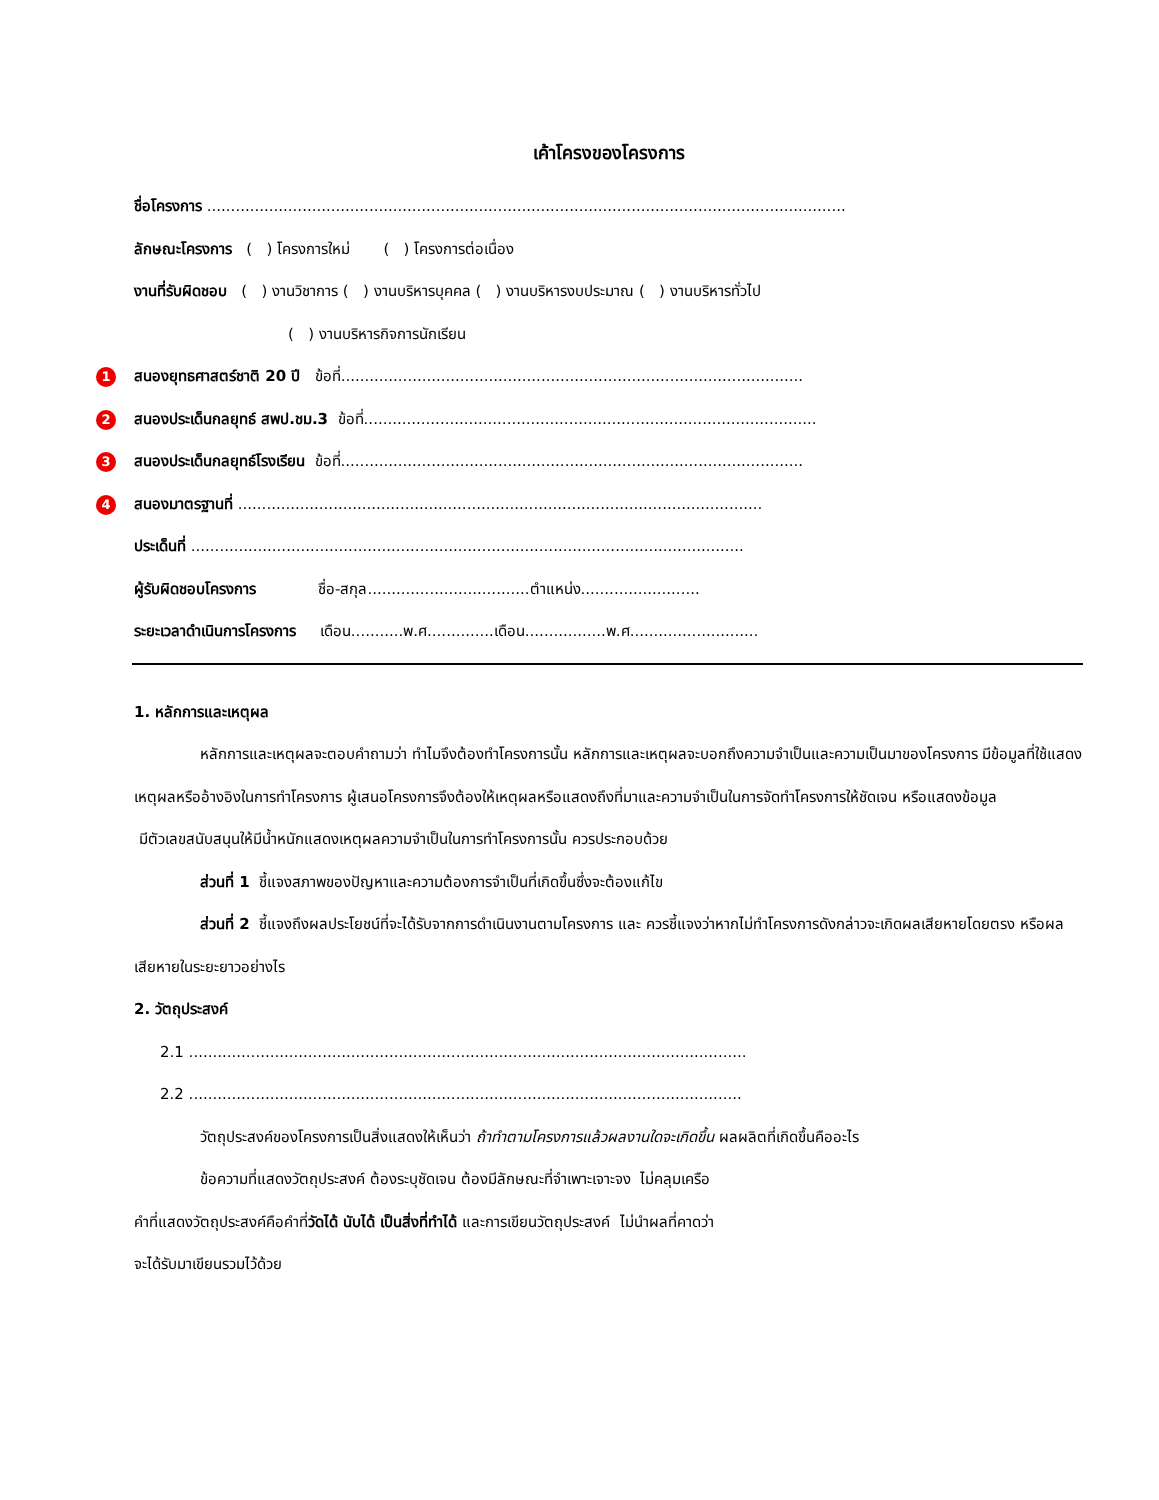เค้าโครงของโครงการ
ชื่อโครงการ ......................................................................................................................................
ลักษณะโครงการ ( ) โครงการใหม่ ( ) โครงการต่อเนื่อง
งานที่รับผิดชอบ ( ) งานวิชาการ ( ) งานบริหารบุคคล ( ) งานบริหารงบประมาณ ( ) งานบริหารทั่วไป
( ) งานบริหารกิจการนักเรียน
1 สนองยุทธศาสตร์ชาติ 20 ปี ข้อที่.................................................................................................
2 สนองประเด็นกลยุทธ์ สพป.ชม.3 ข้อที่...............................................................................................
3 สนองประเด็นกลยุทธ์โรงเรียน ข้อที่.................................................................................................
4 สนองมาตรฐานที่ ..............................................................................................................
ประเด็นที่ ....................................................................................................................
ผู้รับผิดชอบโครงการ ชื่อ-สกุล..................................ตำแหน่ง.........................
ระยะเวลาดำเนินการโครงการ เดือน...........พ.ศ..............เดือน.................พ.ศ...........................
1. หลักการและเหตุผล
หลักการและเหตุผลจะตอบคำถามว่า ทำไมจึงต้องทำโครงการนั้น หลักการและเหตุผลจะบอกถึงความจำเป็นและความเป็นมาของโครงการ มีข้อมูลที่ใช้แสดงเหตุผลหรืออ้างอิงในการทำโครงการ ผู้เสนอโครงการจึงต้องให้เหตุผลหรือแสดงถึงที่มาและความจำเป็นในการจัดทำโครงการให้ชัดเจน หรือแสดงข้อมูล
มีตัวเลขสนับสนุนให้มีน้ำหนักแสดงเหตุผลความจำเป็นในการทำโครงการนั้น ควรประกอบด้วย
ส่วนที่ 1 ชี้แจงสภาพของปัญหาและความต้องการจำเป็นที่เกิดขึ้นซึ่งจะต้องแก้ไข
ส่วนที่ 2 ชี้แจงถึงผลประโยชน์ที่จะได้รับจากการดำเนินงานตามโครงการ และ ควรชี้แจงว่าหากไม่ทำโครงการดังกล่าวจะเกิดผลเสียหายโดยตรง หรือผลเสียหายในระยะยาวอย่างไร
2. วัตถุประสงค์
2.1 .....................................................................................................................
2.2 ....................................................................................................................
วัตถุประสงค์ของโครงการเป็นสิ่งแสดงให้เห็นว่า ถ้าทำตามโครงการแล้วผลงานใดจะเกิดขึ้น ผลผลิตที่เกิดขึ้นคืออะไร
ข้อความที่แสดงวัตถุประสงค์ ต้องระบุชัดเจน ต้องมีลักษณะที่จำเพาะเจาะจง ไม่คลุมเครือ
คำที่แสดงวัตถุประสงค์คือคำที่วัดได้ นับได้ เป็นสิ่งที่ทำได้ และการเขียนวัตถุประสงค์ ไม่นำผลที่คาดว่า
จะได้รับมาเขียนรวมไว้ด้วย